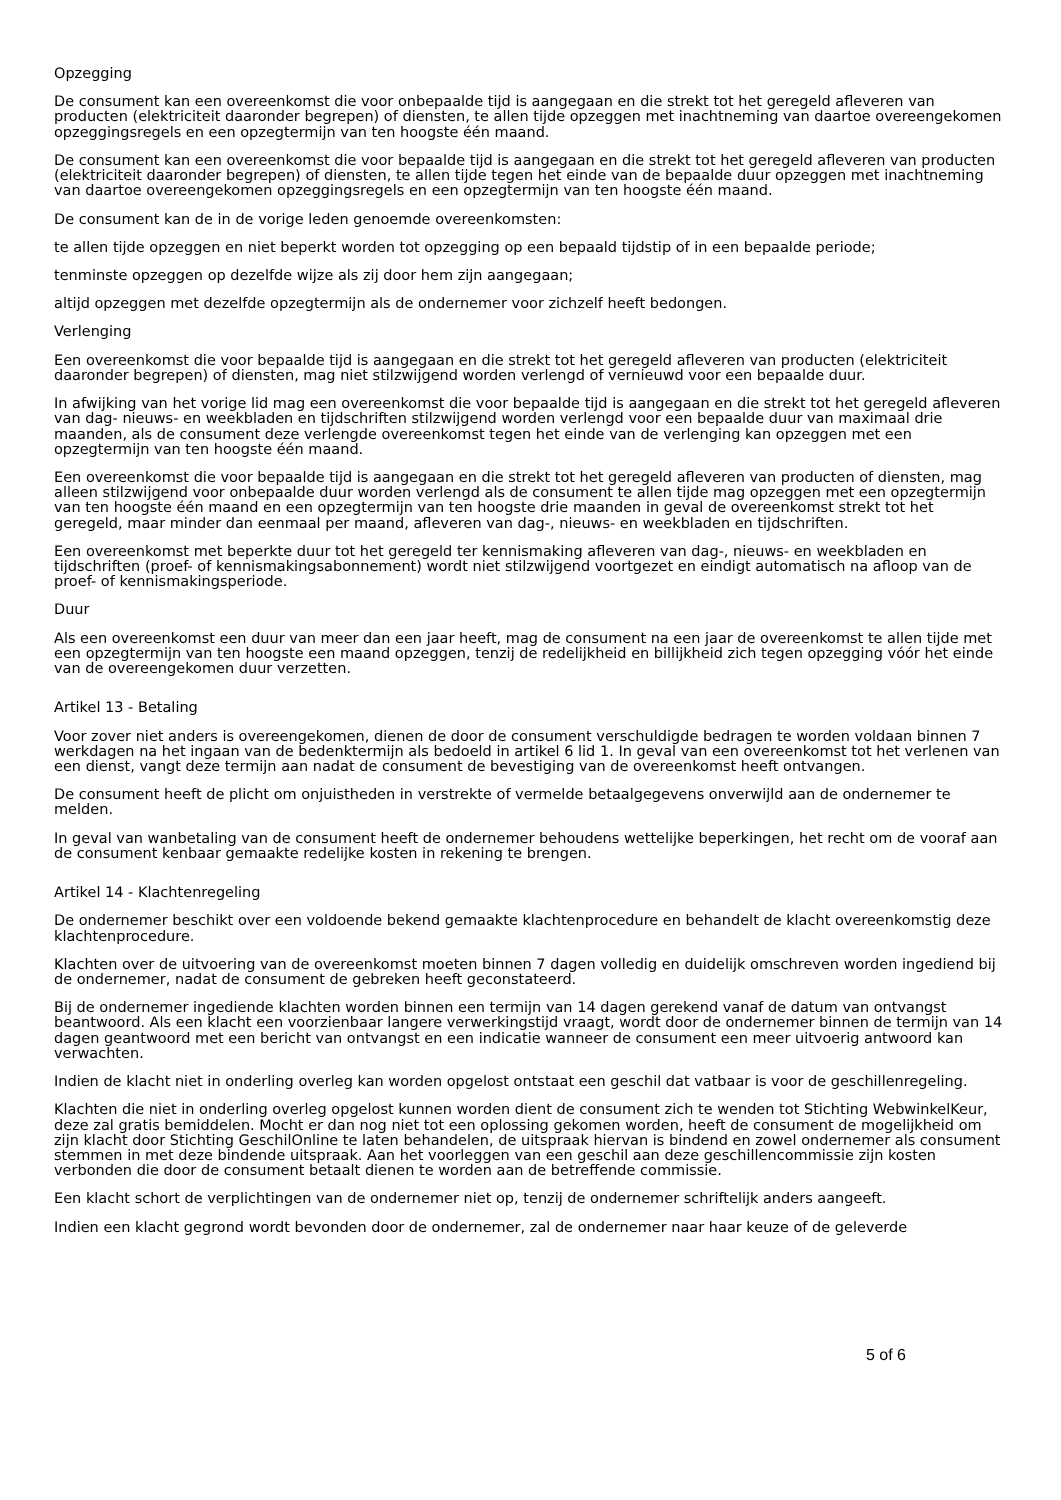Opzegging
De consument kan een overeenkomst die voor onbepaalde tijd is aangegaan en die strekt tot het geregeld afleveren van producten (elektriciteit daaronder begrepen) of diensten, te allen tijde opzeggen met inachtneming van daartoe overeengekomen opzeggingsregels en een opzegtermijn van ten hoogste één maand.
De consument kan een overeenkomst die voor bepaalde tijd is aangegaan en die strekt tot het geregeld afleveren van producten (elektriciteit daaronder begrepen) of diensten, te allen tijde tegen het einde van de bepaalde duur opzeggen met inachtneming van daartoe overeengekomen opzeggingsregels en een opzegtermijn van ten hoogste één maand.
De consument kan de in de vorige leden genoemde overeenkomsten:
te allen tijde opzeggen en niet beperkt worden tot opzegging op een bepaald tijdstip of in een bepaalde periode;
tenminste opzeggen op dezelfde wijze als zij door hem zijn aangegaan;
altijd opzeggen met dezelfde opzegtermijn als de ondernemer voor zichzelf heeft bedongen.
Verlenging
Een overeenkomst die voor bepaalde tijd is aangegaan en die strekt tot het geregeld afleveren van producten (elektriciteit daaronder begrepen) of diensten, mag niet stilzwijgend worden verlengd of vernieuwd voor een bepaalde duur.
In afwijking van het vorige lid mag een overeenkomst die voor bepaalde tijd is aangegaan en die strekt tot het geregeld afleveren van dag- nieuws- en weekbladen en tijdschriften stilzwijgend worden verlengd voor een bepaalde duur van maximaal drie maanden, als de consument deze verlengde overeenkomst tegen het einde van de verlenging kan opzeggen met een opzegtermijn van ten hoogste één maand.
Een overeenkomst die voor bepaalde tijd is aangegaan en die strekt tot het geregeld afleveren van producten of diensten, mag alleen stilzwijgend voor onbepaalde duur worden verlengd als de consument te allen tijde mag opzeggen met een opzegtermijn van ten hoogste één maand en een opzegtermijn van ten hoogste drie maanden in geval de overeenkomst strekt tot het geregeld, maar minder dan eenmaal per maand, afleveren van dag-, nieuws- en weekbladen en tijdschriften.
Een overeenkomst met beperkte duur tot het geregeld ter kennismaking afleveren van dag-, nieuws- en weekbladen en tijdschriften (proef- of kennismakingsabonnement) wordt niet stilzwijgend voortgezet en eindigt automatisch na afloop van de proef- of kennismakingsperiode.
Duur
Als een overeenkomst een duur van meer dan een jaar heeft, mag de consument na een jaar de overeenkomst te allen tijde met een opzegtermijn van ten hoogste een maand opzeggen, tenzij de redelijkheid en billijkheid zich tegen opzegging vóór het einde van de overeengekomen duur verzetten.
Artikel 13 - Betaling
Voor zover niet anders is overeengekomen, dienen de door de consument verschuldigde bedragen te worden voldaan binnen 7 werkdagen na het ingaan van de bedenktermijn als bedoeld in artikel 6 lid 1. In geval van een overeenkomst tot het verlenen van een dienst, vangt deze termijn aan nadat de consument de bevestiging van de overeenkomst heeft ontvangen.
De consument heeft de plicht om onjuistheden in verstrekte of vermelde betaalgegevens onverwijld aan de ondernemer te melden.
In geval van wanbetaling van de consument heeft de ondernemer behoudens wettelijke beperkingen, het recht om de vooraf aan de consument kenbaar gemaakte redelijke kosten in rekening te brengen.
Artikel 14 - Klachtenregeling
De ondernemer beschikt over een voldoende bekend gemaakte klachtenprocedure en behandelt de klacht overeenkomstig deze klachtenprocedure.
Klachten over de uitvoering van de overeenkomst moeten binnen 7 dagen volledig en duidelijk omschreven worden ingediend bij de ondernemer, nadat de consument de gebreken heeft geconstateerd.
Bij de ondernemer ingediende klachten worden binnen een termijn van 14 dagen gerekend vanaf de datum van ontvangst beantwoord. Als een klacht een voorzienbaar langere verwerkingstijd vraagt, wordt door de ondernemer binnen de termijn van 14 dagen geantwoord met een bericht van ontvangst en een indicatie wanneer de consument een meer uitvoerig antwoord kan verwachten.
Indien de klacht niet in onderling overleg kan worden opgelost ontstaat een geschil dat vatbaar is voor de geschillenregeling.
Klachten die niet in onderling overleg opgelost kunnen worden dient de consument zich te wenden tot Stichting WebwinkelKeur, deze zal gratis bemiddelen. Mocht er dan nog niet tot een oplossing gekomen worden, heeft de consument de mogelijkheid om zijn klacht door Stichting GeschilOnline te laten behandelen, de uitspraak hiervan is bindend en zowel ondernemer als consument stemmen in met deze bindende uitspraak. Aan het voorleggen van een geschil aan deze geschillencommissie zijn kosten verbonden die door de consument betaalt dienen te worden aan de betreffende commissie.
Een klacht schort de verplichtingen van de ondernemer niet op, tenzij de ondernemer schriftelijk anders aangeeft.
Indien een klacht gegrond wordt bevonden door de ondernemer, zal de ondernemer naar haar keuze of de geleverde
5 of 6